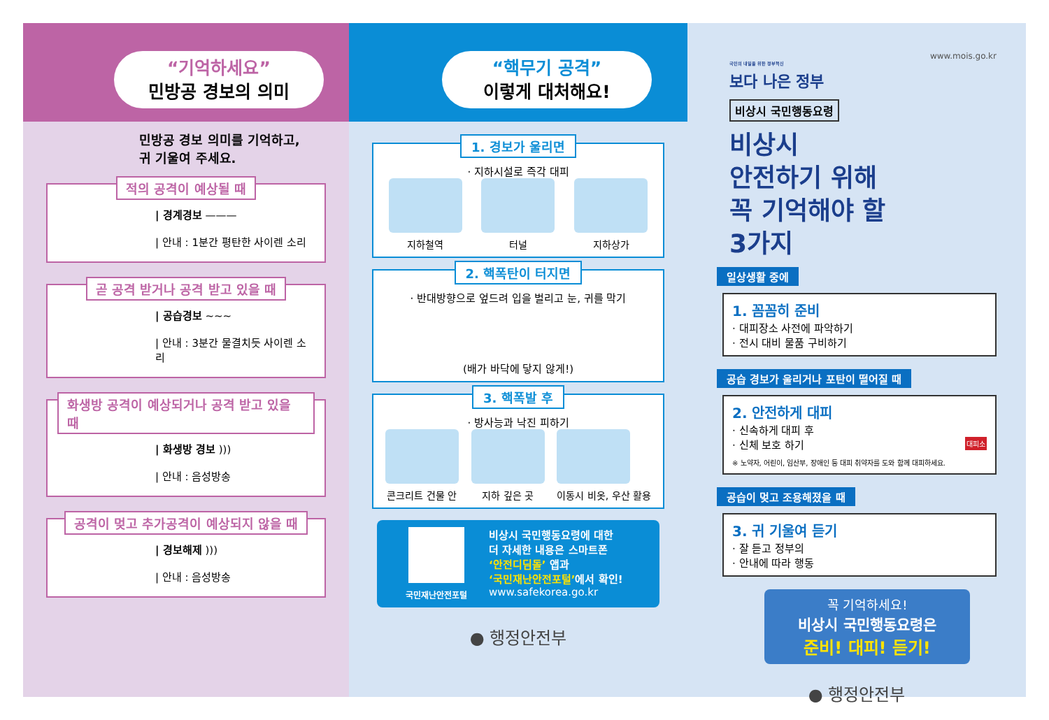“기억하세요”
민방공 경보의 의미
민방공 경보 의미를 기억하고,
귀 기울여 주세요.
적의 공격이 예상될 때
| 경계경보 ———
| 안내 : 1분간 평탄한 사이렌 소리
곧 공격 받거나 공격 받고 있을 때
| 공습경보 ~~~
| 안내 : 3분간 물결치듯 사이렌 소리
화생방 공격이 예상되거나 공격 받고 있을 때
| 화생방 경보 )))
| 안내 : 음성방송
공격이 멎고 추가공격이 예상되지 않을 때
| 경보해제 )))
| 안내 : 음성방송
“핵무기 공격”
이렇게 대처해요!
1. 경보가 울리면
· 지하시설로 즉각 대피
지하철역 터널 지하상가
2. 핵폭탄이 터지면
· 반대방향으로 엎드려 입을 벌리고 눈, 귀를 막기
(배가 바닥에 닿지 않게!)
3. 핵폭발 후
· 방사능과 낙진 피하기
콘크리트 건물 안 지하 깊은 곳 이동시 비옷, 우산 활용
국민재난안전포털
비상시 국민행동요령에 대한
더 자세한 내용은 스마트폰
‘안전디딤돌’ 앱과
‘국민재난안전포털’에서 확인!
www.safekorea.go.kr
● 행정안전부
국민의 내일을 위한 정부혁신
보다 나은 정부
www.mois.go.kr
비상시 국민행동요령
비상시
안전하기 위해
꼭 기억해야 할
3가지
일상생활 중에
1. 꼼꼼히 준비
· 대피장소 사전에 파악하기
· 전시 대비 물품 구비하기
공습 경보가 울리거나 포탄이 떨어질 때
2. 안전하게 대피
· 신속하게 대피 후
· 신체 보호 하기 대피소
※ 노약자, 어린이, 임산부, 장애인 등 대피 취약자를 도와 함께 대피하세요.
공습이 멎고 조용해졌을 때
3. 귀 기울여 듣기
· 잘 듣고 정부의
· 안내에 따라 행동
꼭 기억하세요!
비상시 국민행동요령은
준비! 대피! 듣기!
● 행정안전부